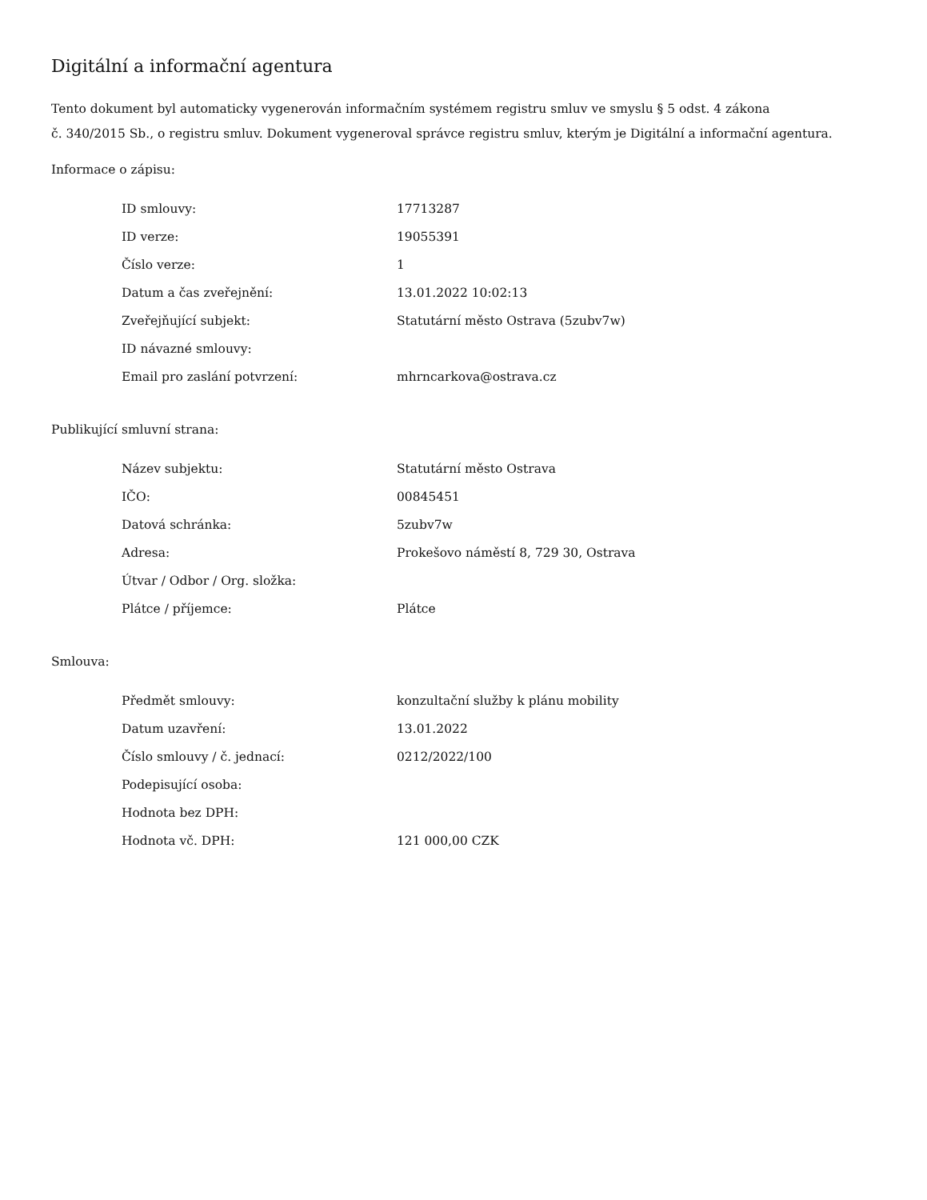Digitální a informační agentura
Tento dokument byl automaticky vygenerován informačním systémem registru smluv ve smyslu § 5 odst. 4 zákona
č. 340/2015 Sb., o registru smluv. Dokument vygeneroval správce registru smluv, kterým je Digitální a informační agentura.
Informace o zápisu:
| ID smlouvy: | 17713287 |
| ID verze: | 19055391 |
| Číslo verze: | 1 |
| Datum a čas zveřejnění: | 13.01.2022 10:02:13 |
| Zveřejňující subjekt: | Statutární město Ostrava (5zubv7w) |
| ID návazné smlouvy: | |
| Email pro zaslání potvrzení: | mhrncarkova@ostrava.cz |
Publikující smluvní strana:
| Název subjektu: | Statutární město Ostrava |
| IČO: | 00845451 |
| Datová schránka: | 5zubv7w |
| Adresa: | Prokešovo náměstí 8, 729 30, Ostrava |
| Útvar / Odbor / Org. složka: | |
| Plátce / příjemce: | Plátce |
Smlouva:
| Předmět smlouvy: | konzultační služby k plánu mobility |
| Datum uzavření: | 13.01.2022 |
| Číslo smlouvy / č. jednací: | 0212/2022/100 |
| Podepisující osoba: | |
| Hodnota bez DPH: | |
| Hodnota vč. DPH: | 121 000,00 CZK |